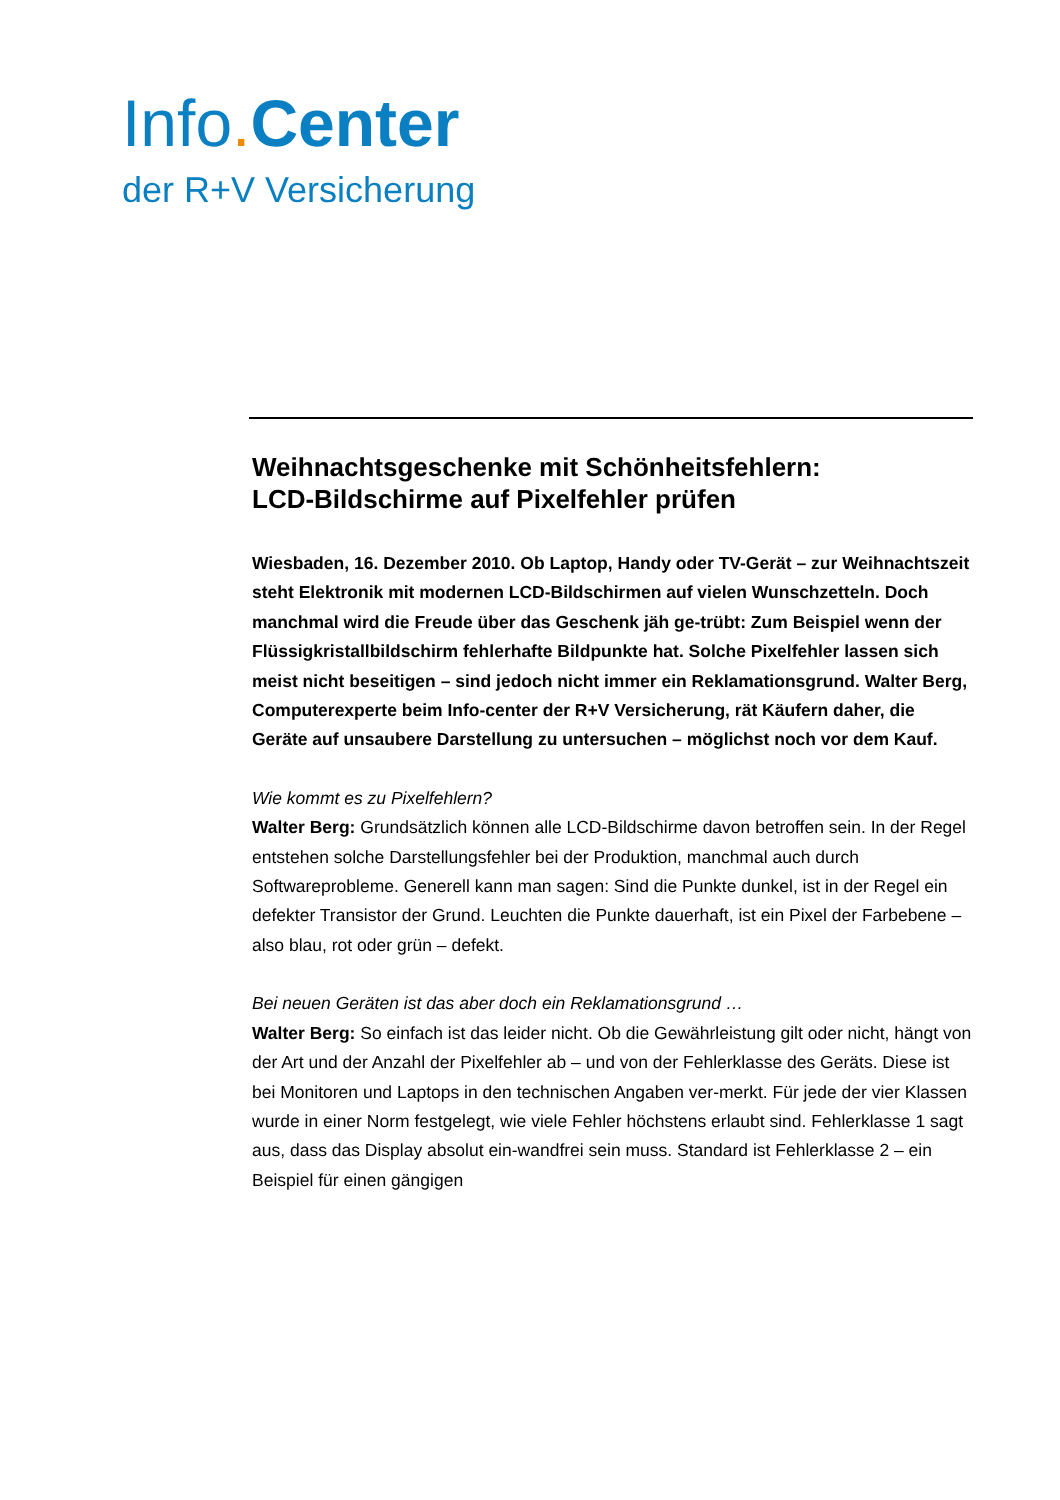Info. Center
der R+V Versicherung
Weihnachtsgeschenke mit Schönheitsfehlern:
LCD-Bildschirme auf Pixelfehler prüfen
Wiesbaden, 16. Dezember 2010. Ob Laptop, Handy oder TV-Gerät – zur Weihnachtszeit steht Elektronik mit modernen LCD-Bildschirmen auf vielen Wunschzetteln. Doch manchmal wird die Freude über das Geschenk jäh ge-trübt: Zum Beispiel wenn der Flüssigkristallbildschirm fehlerhafte Bildpunkte hat. Solche Pixelfehler lassen sich meist nicht beseitigen – sind jedoch nicht immer ein Reklamationsgrund. Walter Berg, Computerexperte beim Info-center der R+V Versicherung, rät Käufern daher, die Geräte auf unsaubere Darstellung zu untersuchen – möglichst noch vor dem Kauf.
Wie kommt es zu Pixelfehlern?
Walter Berg: Grundsätzlich können alle LCD-Bildschirme davon betroffen sein. In der Regel entstehen solche Darstellungsfehler bei der Produktion, manchmal auch durch Softwareprobleme. Generell kann man sagen: Sind die Punkte dunkel, ist in der Regel ein defekter Transistor der Grund. Leuchten die Punkte dauerhaft, ist ein Pixel der Farbebene – also blau, rot oder grün – defekt.
Bei neuen Geräten ist das aber doch ein Reklamationsgrund …
Walter Berg: So einfach ist das leider nicht. Ob die Gewährleistung gilt oder nicht, hängt von der Art und der Anzahl der Pixelfehler ab – und von der Fehlerklasse des Geräts. Diese ist bei Monitoren und Laptops in den technischen Angaben ver-merkt. Für jede der vier Klassen wurde in einer Norm festgelegt, wie viele Fehler höchstens erlaubt sind. Fehlerklasse 1 sagt aus, dass das Display absolut ein-wandfrei sein muss. Standard ist Fehlerklasse 2 – ein Beispiel für einen gängigen